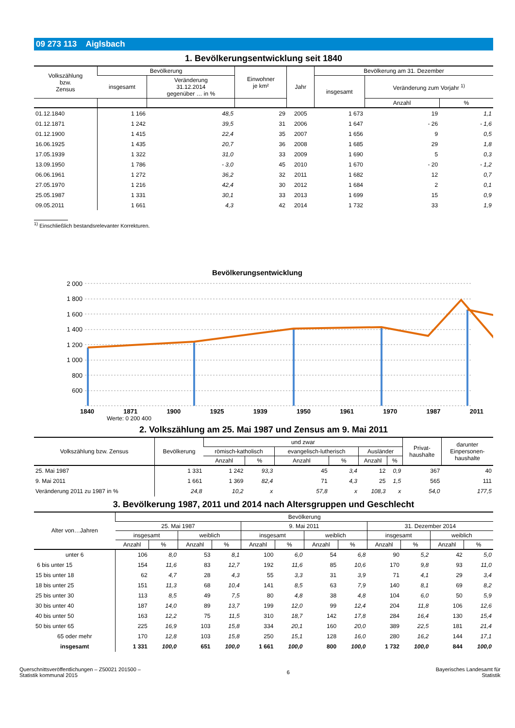09 273 113 Aiglsbach
1. Bevölkerungsentwicklung seit 1840
| Volkszählung bzw. Zensus | Bevölkerung | | Einwohner je km² | Jahr | Bevölkerung am 31. Dezember | | |
| --- | --- | --- | --- | --- | --- | --- | --- |
| | insgesamt | Veränderung 31.12.2014 gegenüber … in % | | | insgesamt | Veränderung zum Vorjahr <sup>1)</sup> | |
| | | | | | | Anzahl | % |
| 01.12.1840 | 1 166 | 48,5 | 29 | 2005 | 1 673 | 19 | 1,1 |
| 01.12.1871 | 1 242 | 39,5 | 31 | 2006 | 1 647 | - 26 | - 1,6 |
| 01.12.1900 | 1 415 | 22,4 | 35 | 2007 | 1 656 | 9 | 0,5 |
| 16.06.1925 | 1 435 | 20,7 | 36 | 2008 | 1 685 | 29 | 1,8 |
| 17.05.1939 | 1 322 | 31,0 | 33 | 2009 | 1 690 | 5 | 0,3 |
| 13.09.1950 | 1 786 | - 3,0 | 45 | 2010 | 1 670 | - 20 | - 1,2 |
| 06.06.1961 | 1 272 | 36,2 | 32 | 2011 | 1 682 | 12 | 0,7 |
| 27.05.1970 | 1 216 | 42,4 | 30 | 2012 | 1 684 | 2 | 0,1 |
| 25.05.1987 | 1 331 | 30,1 | 33 | 2013 | 1 699 | 15 | 0,9 |
| 09.05.2011 | 1 661 | 4,3 | 42 | 2014 | 1 732 | 33 | 1,9 |
<sup>1)</sup> Einschließlich bestandsrelevanter Korrekturen.
Bevölkerungsentwicklung
2 000
1 800
1 600
1 400
1 200
1 000
800
600
1840 1871 1900 1925 1939 1950 1961 1970 1987 2011
Werte: 0 200 400
2. Volkszählung am 25. Mai 1987 und Zensus am 9. Mai 2011
| Volkszählung bzw. Zensus | Bevölkerung | und zwar | | | | | | Privat- haushalte | darunter Einpersonen- haushalte |
| --- | --- | --- | --- | --- | --- | --- | --- | --- | --- |
| | | römisch-katholisch | | evangelisch-lutherisch | | Ausländer | | | |
| | | Anzahl | % | Anzahl | % | Anzahl | % | | |
| 25. Mai 1987 | 1 331 | 1 242 | 93,3 | 45 | 3,4 | 12 | 0,9 | 367 | 40 |
| 9. Mai 2011 | 1 661 | 1 369 | 82,4 | 71 | 4,3 | 25 | 1,5 | 565 | 111 |
| Veränderung 2011 zu 1987 in % | 24,8 | 10,2 | x | 57,8 | x | 108,3 | x | 54,0 | 177,5 |
3. Bevölkerung 1987, 2011 und 2014 nach Altersgruppen und Geschlecht
| Alter von…Jahren | Bevölkerung | | | | | | | | | | | |
| --- | --- | --- | --- | --- | --- | --- | --- | --- | --- | --- | --- | --- |
| | 25. Mai 1987 | | | | 9. Mai 2011 | | | | 31. Dezember 2014 | | | |
| | insgesamt | | weiblich | | insgesamt | | weiblich | | insgesamt | | weiblich | |
| | Anzahl | % | Anzahl | % | Anzahl | % | Anzahl | % | Anzahl | % | Anzahl | % |
| unter 6 | 106 | 8,0 | 53 | 8,1 | 100 | 6,0 | 54 | 6,8 | 90 | 5,2 | 42 | 5,0 |
| 6 bis unter 15 | 154 | 11,6 | 83 | 12,7 | 192 | 11,6 | 85 | 10,6 | 170 | 9,8 | 93 | 11,0 |
| 15 bis unter 18 | 62 | 4,7 | 28 | 4,3 | 55 | 3,3 | 31 | 3,9 | 71 | 4,1 | 29 | 3,4 |
| 18 bis unter 25 | 151 | 11,3 | 68 | 10,4 | 141 | 8,5 | 63 | 7,9 | 140 | 8,1 | 69 | 8,2 |
| 25 bis unter 30 | 113 | 8,5 | 49 | 7,5 | 80 | 4,8 | 38 | 4,8 | 104 | 6,0 | 50 | 5,9 |
| 30 bis unter 40 | 187 | 14,0 | 89 | 13,7 | 199 | 12,0 | 99 | 12,4 | 204 | 11,8 | 106 | 12,6 |
| 40 bis unter 50 | 163 | 12,2 | 75 | 11,5 | 310 | 18,7 | 142 | 17,8 | 284 | 16,4 | 130 | 15,4 |
| 50 bis unter 65 | 225 | 16,9 | 103 | 15,8 | 334 | 20,1 | 160 | 20,0 | 389 | 22,5 | 181 | 21,4 |
| 65 oder mehr | 170 | 12,8 | 103 | 15,8 | 250 | 15,1 | 128 | 16,0 | 280 | 16,2 | 144 | 17,1 |
| insgesamt | 1 331 | 100,0 | 651 | 100,0 | 1 661 | 100,0 | 800 | 100,0 | 1 732 | 100,0 | 844 | 100,0 |
Querschnittsveröffentlichungen – Z50021 201500 –
Statistik kommunal 2015
6 Bayerisches Landesamt für
Statistik